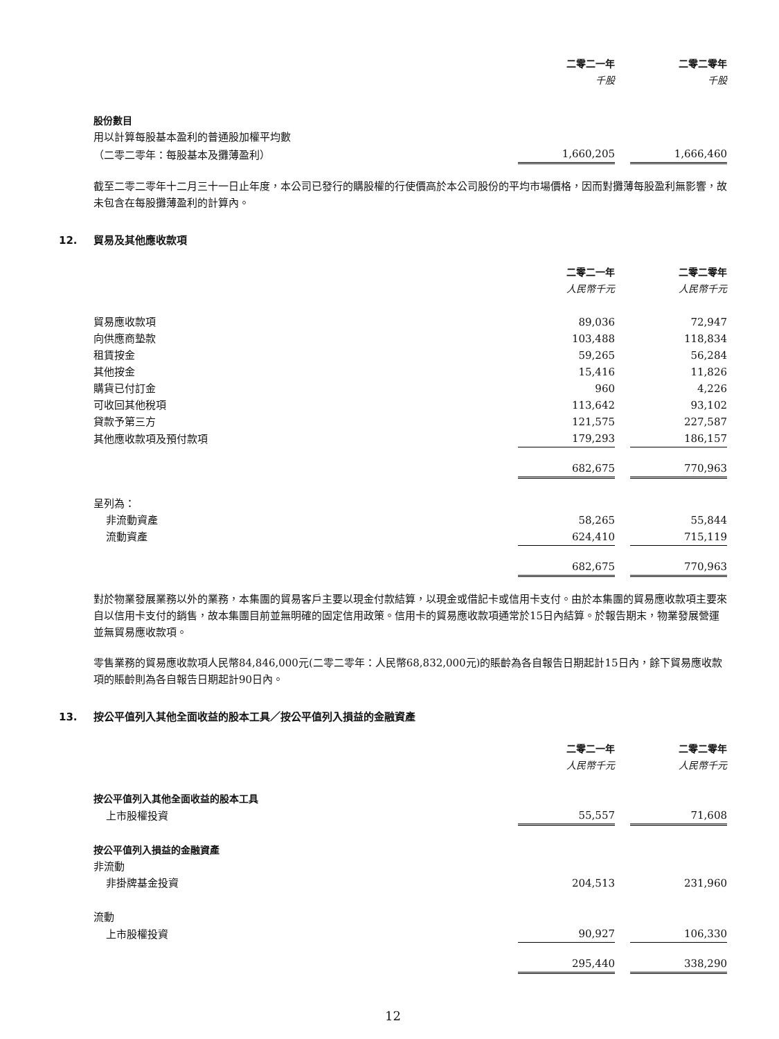| | 二零二一年 | | 二零二零年 |
| | 千股 | | 千股 |
| 股份數目 | | | |
| 用以計算每股基本盈利的普通股加權平均數 | | | |
| （二零二零年：每股基本及攤薄盈利） | 1,660,205 | | 1,666,460 |
截至二零二零年十二月三十一日止年度，本公司已發行的購股權的行使價高於本公司股份的平均市場價格，因而對攤薄每股盈利無影響，故未包含在每股攤薄盈利的計算內。
12. 貿易及其他應收款項
| | 二零二一年 | | 二零二零年 |
| | 人民幣千元 | | 人民幣千元 |
| 貿易應收款項 | 89,036 | | 72,947 |
| 向供應商墊款 | 103,488 | | 118,834 |
| 租賃按金 | 59,265 | | 56,284 |
| 其他按金 | 15,416 | | 11,826 |
| 購貨已付訂金 | 960 | | 4,226 |
| 可收回其他稅項 | 113,642 | | 93,102 |
| 貸款予第三方 | 121,575 | | 227,587 |
| 其他應收款項及預付款項 | 179,293 | | 186,157 |
| | 682,675 | | 770,963 |
| 呈列為： | | | |
| 非流動資產 | 58,265 | | 55,844 |
| 流動資產 | 624,410 | | 715,119 |
| | 682,675 | | 770,963 |
對於物業發展業務以外的業務，本集團的貿易客戶主要以現金付款結算，以現金或借記卡或信用卡支付。由於本集團的貿易應收款項主要來自以信用卡支付的銷售，故本集團目前並無明確的固定信用政策。信用卡的貿易應收款項通常於15日內結算。於報告期末，物業發展營運並無貿易應收款項。
零售業務的貿易應收款項人民幣84,846,000元(二零二零年：人民幣68,832,000元)的賬齡為各自報告日期起計15日內，餘下貿易應收款項的賬齡則為各自報告日期起計90日內。
13. 按公平值列入其他全面收益的股本工具／按公平值列入損益的金融資產
| | 二零二一年 | | 二零二零年 |
| | 人民幣千元 | | 人民幣千元 |
| 按公平值列入其他全面收益的股本工具 | | | |
| 上市股權投資 | 55,557 | | 71,608 |
| 按公平值列入損益的金融資產 | | | |
| 非流動 | | | |
| 非掛牌基金投資 | 204,513 | | 231,960 |
| 流動 | | | |
| 上市股權投資 | 90,927 | | 106,330 |
| | 295,440 | | 338,290 |
12